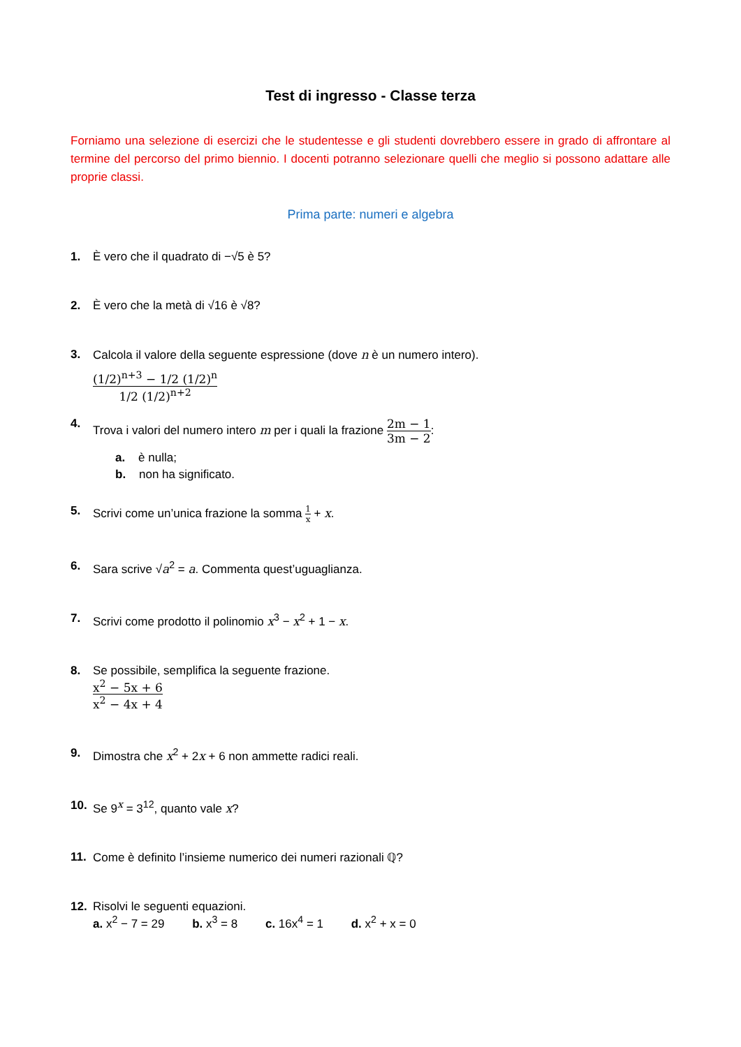Test di ingresso - Classe terza
Forniamo una selezione di esercizi che le studentesse e gli studenti dovrebbero essere in grado di affrontare al termine del percorso del primo biennio. I docenti potranno selezionare quelli che meglio si possono adattare alle proprie classi.
Prima parte: numeri e algebra
1. È vero che il quadrato di −√5 è 5?
2. È vero che la metà di √16 è √8?
3. Calcola il valore della seguente espressione (dove n è un numero intero).
(1/2)<sup>n+3</sup> − 1/2 (1/2)<sup>n</sup> 1/2 (1/2)<sup>n+2</sup>
4. Trova i valori del numero intero m per i quali la frazione 2m − 1 3m − 2:
a. è nulla;
b. non ha significato.
5. Scrivi come un’unica frazione la somma 1 x + x.
6. Sara scrive √a<sup>2</sup> = a. Commenta quest’uguaglianza.
7. Scrivi come prodotto il polinomio x<sup>3</sup> − x<sup>2</sup> + 1 − x.
8. Se possibile, semplifica la seguente frazione.
x<sup>2</sup> − 5x + 6 x<sup>2</sup> − 4x + 4
9. Dimostra che x<sup>2</sup> + 2x + 6 non ammette radici reali.
10. Se 9<sup>x</sup> = 3<sup>12</sup>, quanto vale x?
11. Come è definito l’insieme numerico dei numeri razionali ℚ?
12. Risolvi le seguenti equazioni.
a. x<sup>2</sup> − 7 = 29 b. x<sup>3</sup> = 8 c. 16x<sup>4</sup> = 1 d. x<sup>2</sup> + x = 0